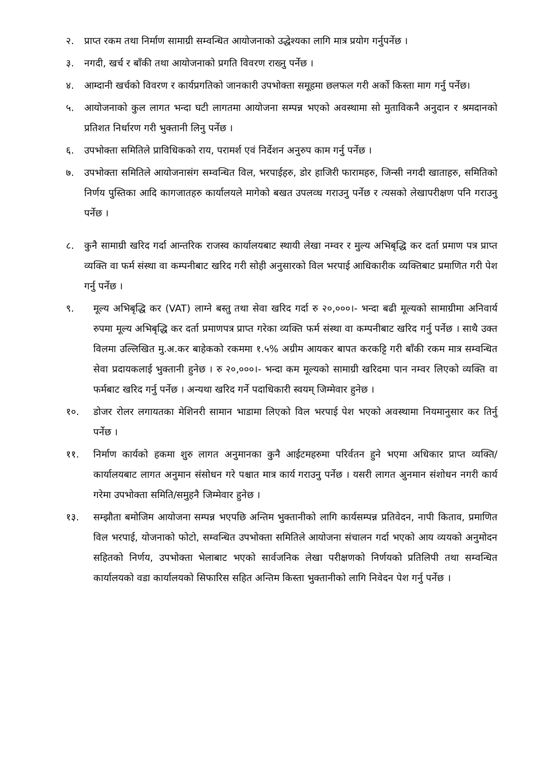२. प्राप्त रकम तथा निर्माण सामाग्री सम्वन्धित आयोजनाको उद्धेश्यका लागि मात्र प्रयोग गर्नुपर्नेछ ।
३. नगदी, खर्च र बाँकी तथा आयोजनाको प्रगति विवरण राख्नु पर्नेछ ।
४. आम्दानी खर्चको विवरण र कार्यप्रगतिको जानकारी उपभोक्ता समूहमा छलफल गरी अर्को किस्ता माग गर्नु पर्नेछ।
५. आयोजनाको कुल लागत भन्दा घटी लागतमा आयोजना सम्पन्न भएको अवस्थामा सो मुताविकनै अनुदान र श्रमदानको प्रतिशत निर्धारण गरी भुक्तानी लिनु पर्नेछ ।
६. उपभोक्ता समितिले प्राविधिकको राय, परामर्श एवं निर्देशन अनुरुप काम गर्नु पर्नेछ ।
७. उपभोक्ता समितिले आयोजनासंग सम्वन्धित विल, भरपाईहरु, डोर हाजिरी फारामहरु, जिन्सी नगदी खाताहरु, समितिको निर्णय पुस्तिका आदि कागजातहरु कार्यालयले मागेको बखत उपलव्ध गराउनु पर्नेछ र त्यसको लेखापरीक्षण पनि गराउनु पर्नेछ ।
८. कुनै सामाग्री खरिद गर्दा आन्तरिक राजस्व कार्यालयबाट स्थायी लेखा नम्वर र मुल्य अभिबृद्धि कर दर्ता प्रमाण पत्र प्राप्त व्यक्ति वा फर्म संस्था वा कम्पनीबाट खरिद गरी सोही अनुसारको विल भरपाई आधिकारीक व्यक्तिबाट प्रमाणित गरी पेश गर्नु पर्नेछ ।
९. मूल्य अभिबृद्धि कर (VAT) लाग्ने बस्तु तथा सेवा खरिद गर्दा रु २०,०००।- भन्दा बढी मूल्यको सामाग्रीमा अनिवार्य रुपमा मूल्य अभिबृद्धि कर दर्ता प्रमाणपत्र प्राप्त गरेका व्यक्ति फर्म संस्था वा कम्पनीबाट खरिद गर्नु पर्नेछ । साथै उक्त विलमा उल्लिखित मु.अ.कर बाहेकको रकममा १.५% अग्रीम आयकर बापत करकट्टि गरी बाँकी रकम मात्र सम्वन्धित सेवा प्रदायकलाई भुक्तानी हुनेछ । रु २०,०००।- भन्दा कम मूल्यको सामाग्री खरिदमा पान नम्वर लिएको व्यक्ति वा फर्मबाट खरिद गर्नु पर्नेछ । अन्यथा खरिद गर्ने पदाधिकारी स्वयम् जिम्मेवार हुनेछ ।
१०. डोजर रोलर लगायतका मेशिनरी सामान भाडामा लिएको विल भरपाई पेश भएको अवस्थामा नियमानुसार कर तिर्नु पर्नेछ ।
११. निर्माण कार्यको हकमा शुरु लागत अनुमानका कुनै आईटमहरुमा परिर्वतन हुने भएमा अधिकार प्राप्त व्यक्ति/कार्यालयबाट लागत अनुमान संसोधन गरे पश्चात मात्र कार्य गराउनु पर्नेछ । यसरी लागत अुनमान संशोधन नगरी कार्य गरेमा उपभोक्ता समिति/समुहनै जिम्मेवार हुनेछ ।
१३. सम्झौता बमोजिम आयोजना सम्पन्न भएपछि अन्तिम भुक्तानीको लागि कार्यसम्पन्न प्रतिवेदन, नापी किताव, प्रमाणित विल भरपाई, योजनाको फोटो, सम्वन्धित उपभोक्ता समितिले आयोजना संचालन गर्दा भएको आय व्ययको अनुमोदन सहितको निर्णय, उपभोक्ता भेलाबाट भएको सार्वजनिक लेखा परीक्षणको निर्णयको प्रतिलिपी तथा सम्वन्धित कार्यालयको वडा कार्यालयको सिफारिस सहित अन्तिम किस्ता भुक्तानीको लागि निवेदन पेश गर्नु पर्नेछ ।